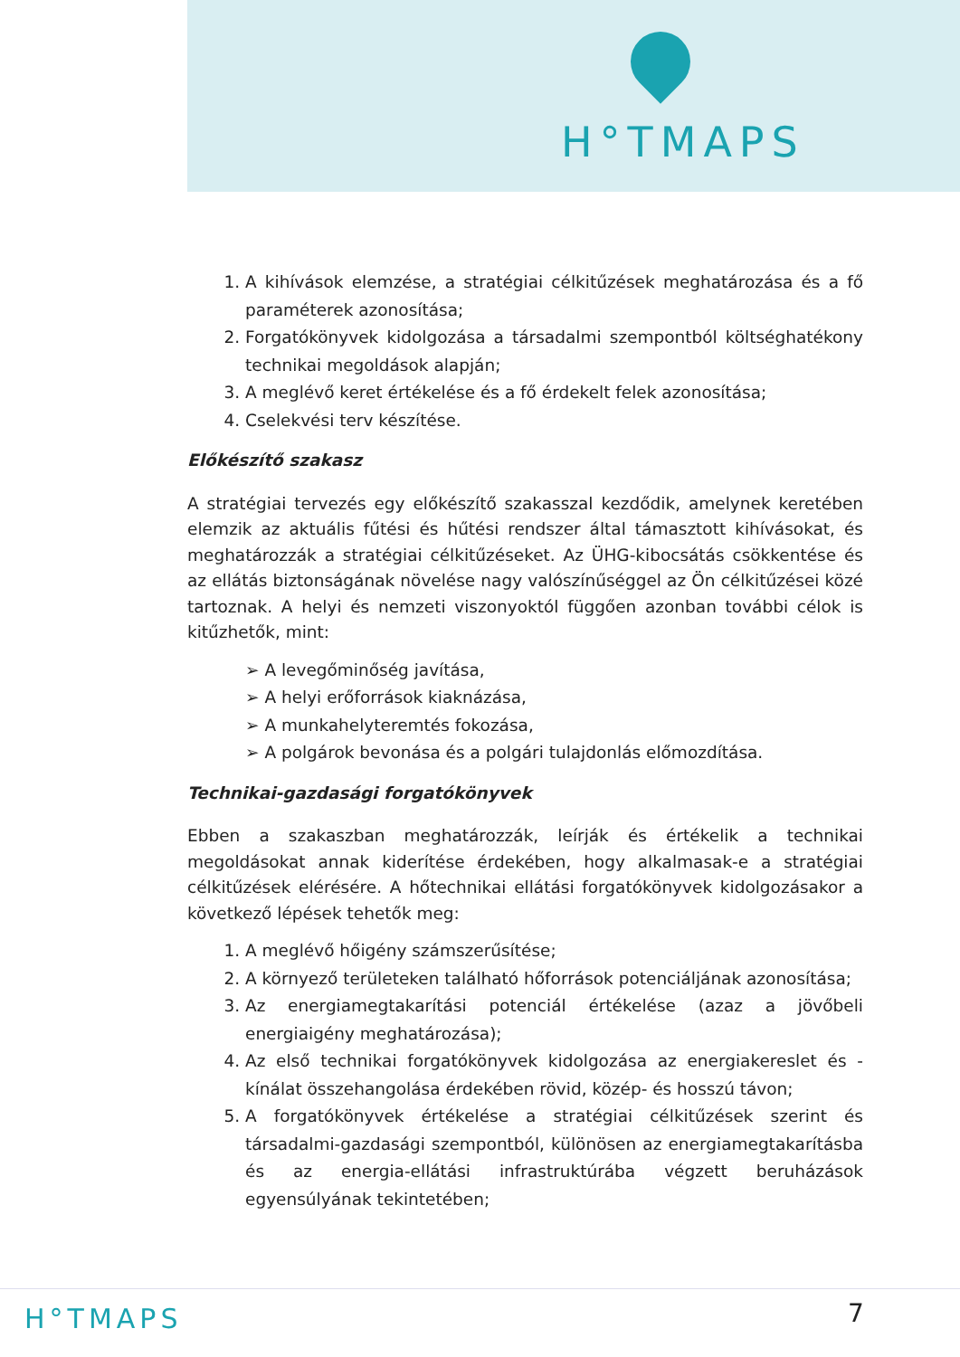H°TMAPS
1. A kihívások elemzése, a stratégiai célkitűzések meghatározása és a fő paraméterek azonosítása;
2. Forgatókönyvek kidolgozása a társadalmi szempontból költséghatékony technikai megoldások alapján;
3. A meglévő keret értékelése és a fő érdekelt felek azonosítása;
4. Cselekvési terv készítése.
Előkészítő szakasz
A stratégiai tervezés egy előkészítő szakasszal kezdődik, amelynek keretében elemzik az aktuális fűtési és hűtési rendszer által támasztott kihívásokat, és meghatározzák a stratégiai célkitűzéseket. Az ÜHG-kibocsátás csökkentése és az ellátás biztonságának növelése nagy valószínűséggel az Ön célkitűzései közé tartoznak. A helyi és nemzeti viszonyoktól függően azonban további célok is kitűzhetők, mint:
➢ A levegőminőség javítása,
➢ A helyi erőforrások kiaknázása,
➢ A munkahelyteremtés fokozása,
➢ A polgárok bevonása és a polgári tulajdonlás előmozdítása.
Technikai-gazdasági forgatókönyvek
Ebben a szakaszban meghatározzák, leírják és értékelik a technikai megoldásokat annak kiderítése érdekében, hogy alkalmasak-e a stratégiai célkitűzések elérésére. A hőtechnikai ellátási forgatókönyvek kidolgozásakor a következő lépések tehetők meg:
1. A meglévő hőigény számszerűsítése;
2. A környező területeken található hőforrások potenciáljának azonosítása;
3. Az energiamegtakarítási potenciál értékelése (azaz a jövőbeli energiaigény meghatározása);
4. Az első technikai forgatókönyvek kidolgozása az energiakereslet és -kínálat összehangolása érdekében rövid, közép- és hosszú távon;
5. A forgatókönyvek értékelése a stratégiai célkitűzések szerint és társadalmi-gazdasági szempontból, különösen az energiamegtakarításba és az energia-ellátási infrastruktúrába végzett beruházások egyensúlyának tekintetében;
H°TMAPS 7